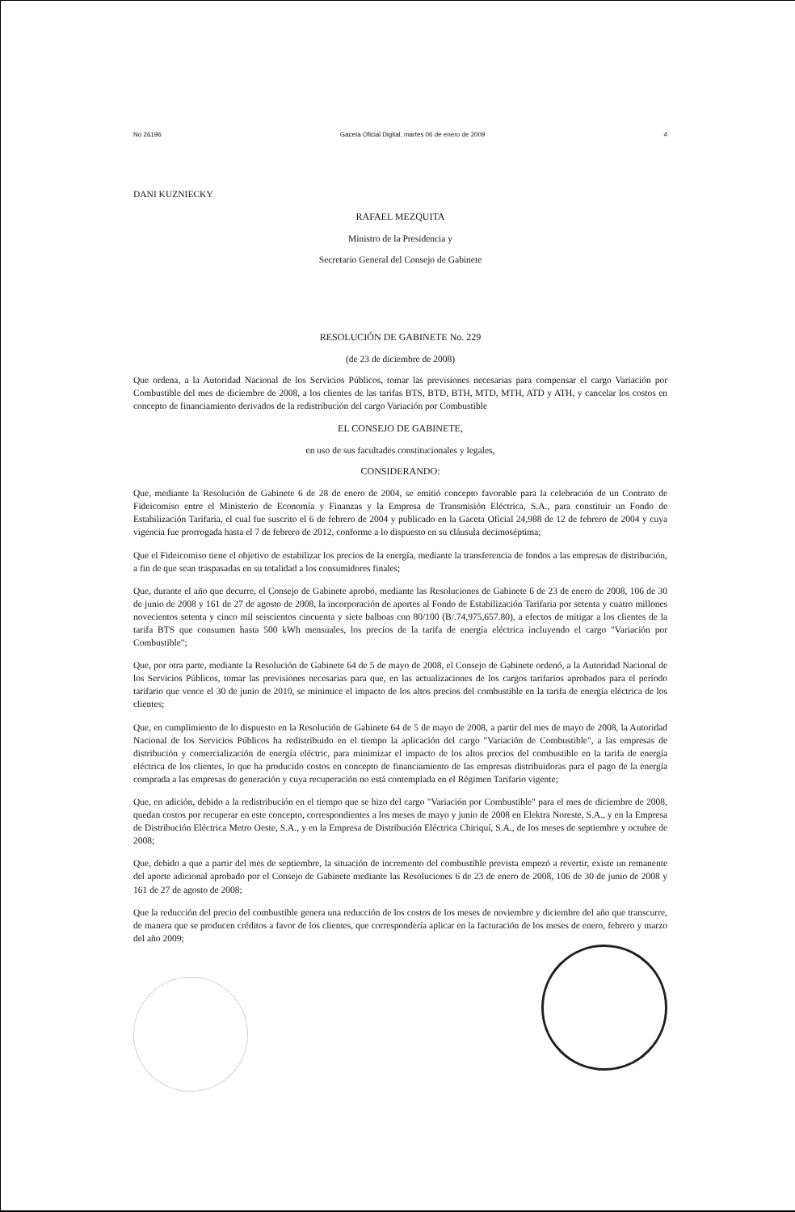No 26196 Gaceta Oficial Digital, martes 06 de enero de 2009 4
DANI KUZNIECKY
RAFAEL MEZQUITA
Ministro de la Presidencia y
Secretario General del Consejo de Gabinete
RESOLUCIÓN DE GABINETE No. 229
(de 23 de diciembre de 2008)
Que ordena, a la Autoridad Nacional de los Servicios Públicos, tomar las previsiones necesarias para compensar el cargo Variación por Combustible del mes de diciembre de 2008, a los clientes de las tarifas BTS, BTD, BTH, MTD, MTH, ATD y ATH, y cancelar los costos en concepto de financiamiento derivados de la redistribución del cargo Variación por Combustible
EL CONSEJO DE GABINETE,
en uso de sus facultades constitucionales y legales,
CONSIDERANDO:
Que, mediante la Resolución de Gabinete 6 de 28 de enero de 2004, se emitió concepto favorable para la celebración de un Contrato de Fideicomiso entre el Ministerio de Economía y Finanzas y la Empresa de Transmisión Eléctrica, S.A., para constituir un Fondo de Estabilización Tarifaria, el cual fue suscrito el 6 de febrero de 2004 y publicado en la Gaceta Oficial 24,988 de 12 de febrero de 2004 y cuya vigencia fue prorrogada hasta el 7 de febrero de 2012, conforme a lo dispuesto en su cláusula decimoséptima;
Que el Fideicomiso tiene el objetivo de estabilizar los precios de la energía, mediante la transferencia de fondos a las empresas de distribución, a fin de que sean traspasadas en su totalidad a los consumidores finales;
Que, durante el año que decurre, el Consejo de Gabinete aprobó, mediante las Resoluciones de Gabinete 6 de 23 de enero de 2008, 106 de 30 de junio de 2008 y 161 de 27 de agosto de 2008, la incorporación de aportes al Fondo de Estabilización Tarifaria por setenta y cuatro millones novecientos setenta y cinco mil seiscientos cincuenta y siete balboas con 80/100 (B/.74,975,657.80), a efectos de mitigar a los clientes de la tarifa BTS que consumen hasta 500 kWh mensuales, los precios de la tarifa de energía eléctrica incluyendo el cargo "Variación por Combustible";
Que, por otra parte, mediante la Resolución de Gabinete 64 de 5 de mayo de 2008, el Consejo de Gabinete ordenó, a la Autoridad Nacional de los Servicios Públicos, tomar las previsiones necesarias para que, en las actualizaciones de los cargos tarifarios aprobados para el período tarifario que vence el 30 de junio de 2010, se minimice el impacto de los altos precios del combustible en la tarifa de energía eléctrica de los clientes;
Que, en cumplimiento de lo dispuesto en la Resolución de Gabinete 64 de 5 de mayo de 2008, a partir del mes de mayo de 2008, la Autoridad Nacional de los Servicios Públicos ha redistribuido en el tiempo la aplicación del cargo "Variación de Combustible", a las empresas de distribución y comercialización de energía eléctric, para minimizar el impacto de los altos precios del combustible en la tarifa de energía eléctrica de los clientes, lo que ha producido costos en concepto de financiamiento de las empresas distribuidoras para el pago de la energía comprada a las empresas de generación y cuya recuperación no está contemplada en el Régimen Tarifario vigente;
Que, en adición, debido a la redistribución en el tiempo que se hizo del cargo "Variación por Combustible" para el mes de diciembre de 2008, quedan costos por recuperar en este concepto, correspondientes a los meses de mayo y junio de 2008 en Elektra Noreste, S.A., y en la Empresa de Distribución Eléctrica Metro Oeste, S.A., y en la Empresa de Distribución Eléctrica Chiriquí, S.A., de los meses de septiembre y octubre de 2008;
Que, debido a que a partir del mes de septiembre, la situación de incremento del combustible prevista empezó a revertir, existe un remanente del aporte adicional aprobado por el Consejo de Gabinete mediante las Resoluciones 6 de 23 de enero de 2008, 106 de 30 de junio de 2008 y 161 de 27 de agosto de 2008;
Que la reducción del precio del combustible genera una reducción de los costos de los meses de noviembre y diciembre del año que transcurre, de manera que se producen créditos a favor de los clientes, que correspondería aplicar en la facturación de los meses de enero, febrero y marzo del año 2009;